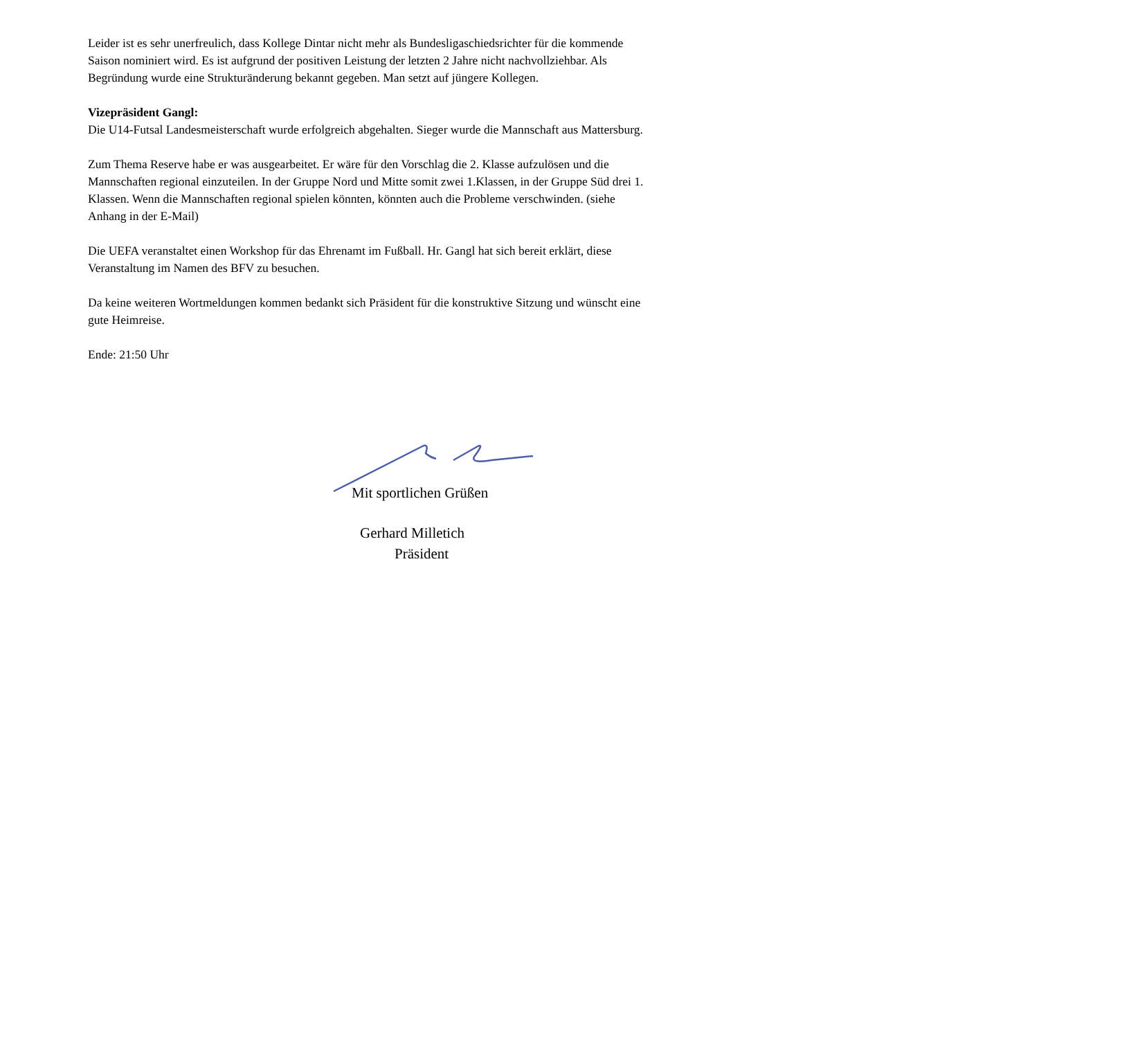Leider ist es sehr unerfreulich, dass Kollege Dintar nicht mehr als Bundesligaschiedsrichter für die kommende Saison nominiert wird. Es ist aufgrund der positiven Leistung der letzten 2 Jahre nicht nachvollziehbar. Als Begründung wurde eine Strukturänderung bekannt gegeben. Man setzt auf jüngere Kollegen.
Vizepräsident Gangl:
Die U14-Futsal Landesmeisterschaft wurde erfolgreich abgehalten. Sieger wurde die Mannschaft aus Mattersburg.
Zum Thema Reserve habe er was ausgearbeitet. Er wäre für den Vorschlag die 2. Klasse aufzulösen und die Mannschaften regional einzuteilen. In der Gruppe Nord und Mitte somit zwei 1.Klassen, in der Gruppe Süd drei 1. Klassen. Wenn die Mannschaften regional spielen könnten, könnten auch die Probleme verschwinden. (siehe Anhang in der E-Mail)
Die UEFA veranstaltet einen Workshop für das Ehrenamt im Fußball. Hr. Gangl hat sich bereit erklärt, diese Veranstaltung im Namen des BFV zu besuchen.
Da keine weiteren Wortmeldungen kommen bedankt sich Präsident für die konstruktive Sitzung und wünscht eine gute Heimreise.
Ende: 21:50 Uhr
Mit sportlichen Grüßen
Gerhard Milletich
Präsident